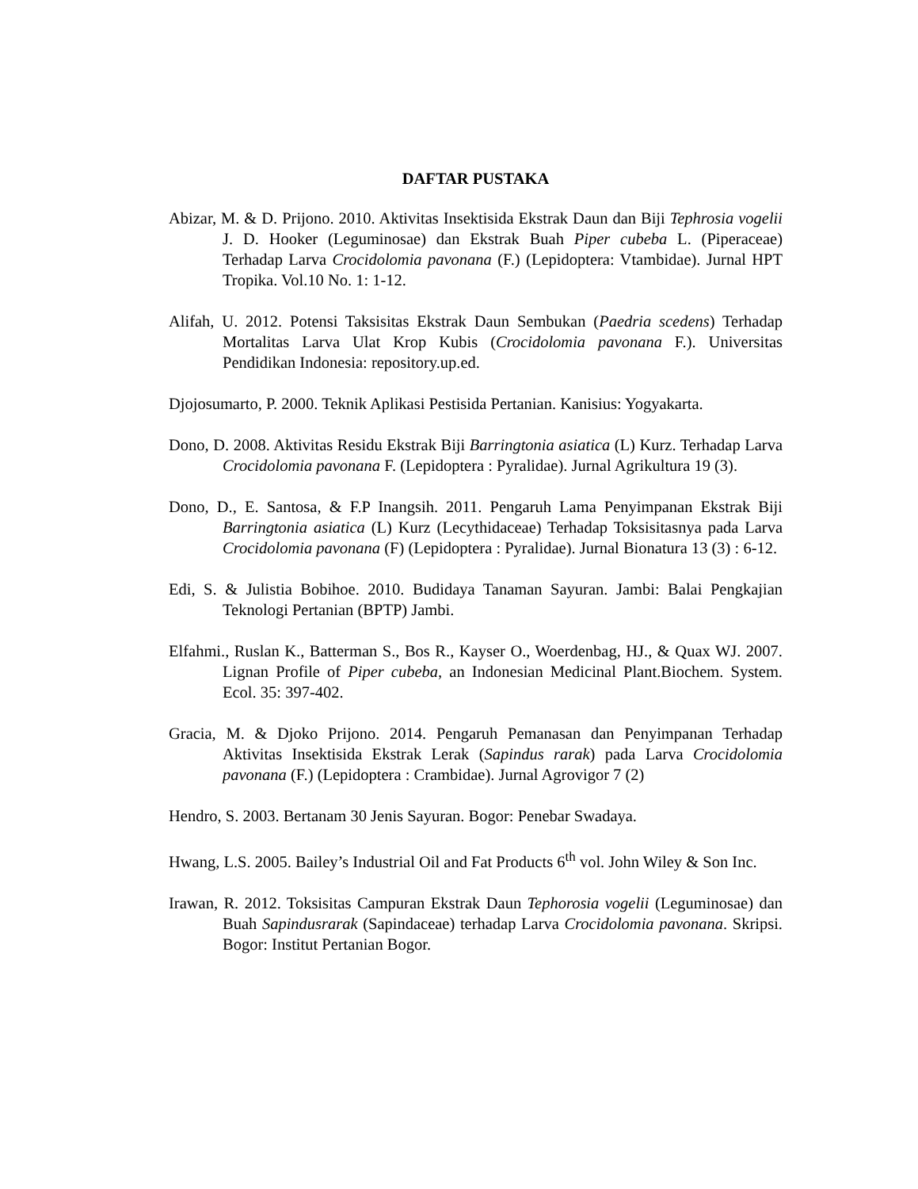DAFTAR PUSTAKA
Abizar, M. & D. Prijono. 2010. Aktivitas Insektisida Ekstrak Daun dan Biji Tephrosia vogelii J. D. Hooker (Leguminosae) dan Ekstrak Buah Piper cubeba L. (Piperaceae) Terhadap Larva Crocidolomia pavonana (F.) (Lepidoptera: Vtambidae). Jurnal HPT Tropika. Vol.10 No. 1: 1-12.
Alifah, U. 2012. Potensi Taksisitas Ekstrak Daun Sembukan (Paedria scedens) Terhadap Mortalitas Larva Ulat Krop Kubis (Crocidolomia pavonana F.). Universitas Pendidikan Indonesia: repository.up.ed.
Djojosumarto, P. 2000. Teknik Aplikasi Pestisida Pertanian. Kanisius: Yogyakarta.
Dono, D. 2008. Aktivitas Residu Ekstrak Biji Barringtonia asiatica (L) Kurz. Terhadap Larva Crocidolomia pavonana F. (Lepidoptera : Pyralidae). Jurnal Agrikultura 19 (3).
Dono, D., E. Santosa, & F.P Inangsih. 2011. Pengaruh Lama Penyimpanan Ekstrak Biji Barringtonia asiatica (L) Kurz (Lecythidaceae) Terhadap Toksisitasnya pada Larva Crocidolomia pavonana (F) (Lepidoptera : Pyralidae). Jurnal Bionatura 13 (3) : 6-12.
Edi, S. & Julistia Bobihoe. 2010. Budidaya Tanaman Sayuran. Jambi: Balai Pengkajian Teknologi Pertanian (BPTP) Jambi.
Elfahmi., Ruslan K., Batterman S., Bos R., Kayser O., Woerdenbag, HJ., & Quax WJ. 2007. Lignan Profile of Piper cubeba, an Indonesian Medicinal Plant.Biochem. System. Ecol. 35: 397-402.
Gracia, M. & Djoko Prijono. 2014. Pengaruh Pemanasan dan Penyimpanan Terhadap Aktivitas Insektisida Ekstrak Lerak (Sapindus rarak) pada Larva Crocidolomia pavonana (F.) (Lepidoptera : Crambidae). Jurnal Agrovigor 7 (2)
Hendro, S. 2003. Bertanam 30 Jenis Sayuran. Bogor: Penebar Swadaya.
Hwang, L.S. 2005. Bailey’s Industrial Oil and Fat Products 6<sup>th</sup> vol. John Wiley & Son Inc.
Irawan, R. 2012. Toksisitas Campuran Ekstrak Daun Tephorosia vogelii (Leguminosae) dan Buah Sapindusrarak (Sapindaceae) terhadap Larva Crocidolomia pavonana. Skripsi. Bogor: Institut Pertanian Bogor.